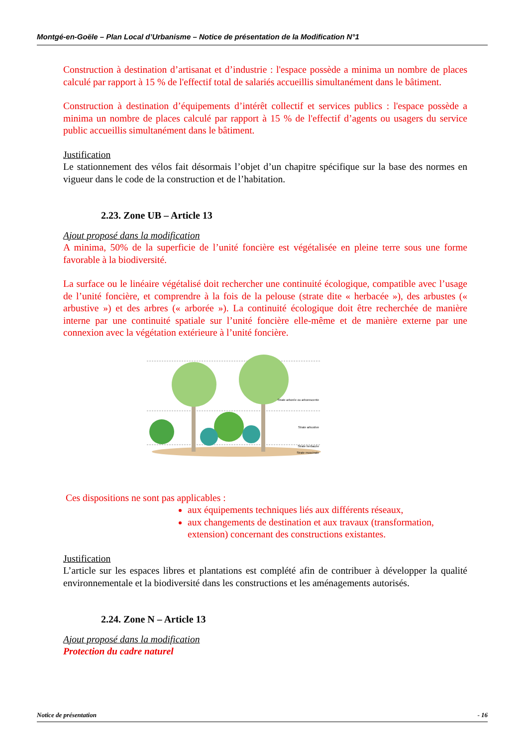Montgé-en-Goële – Plan Local d’Urbanisme – Notice de présentation de la Modification N°1
Construction à destination d’artisanat et d’industrie : l'espace possède a minima un nombre de places calculé par rapport à 15 % de l'effectif total de salariés accueillis simultanément dans le bâtiment.
Construction à destination d’équipements d’intérêt collectif et services publics : l'espace possède a minima un nombre de places calculé par rapport à 15 % de l'effectif d’agents ou usagers du service public accueillis simultanément dans le bâtiment.
Justification
Le stationnement des vélos fait désormais l’objet d’un chapitre spécifique sur la base des normes en vigueur dans le code de la construction et de l’habitation.
2.23. Zone UB – Article 13
Ajout proposé dans la modification
A minima, 50% de la superficie de l’unité foncière est végétalisée en pleine terre sous une forme favorable à la biodiversité.
La surface ou le linéaire végétalisé doit rechercher une continuité écologique, compatible avec l’usage de l’unité foncière, et comprendre à la fois de la pelouse (strate dite « herbacée »), des arbustes (« arbustive ») et des arbres (« arborée »). La continuité écologique doit être recherchée de manière interne par une continuité spatiale sur l’unité foncière elle-même et de manière externe par une connexion avec la végétation extérieure à l’unité foncière.
Strate arborée ou arborescente
Strate arbustive
Strate herbacée
Strate muscinale
Ces dispositions ne sont pas applicables :
aux équipements techniques liés aux différents réseaux,
aux changements de destination et aux travaux (transformation, extension) concernant des constructions existantes.
Justification
L’article sur les espaces libres et plantations est complété afin de contribuer à développer la qualité environnementale et la biodiversité dans les constructions et les aménagements autorisés.
2.24. Zone N – Article 13
Ajout proposé dans la modification
Protection du cadre naturel
Notice de présentation - 16